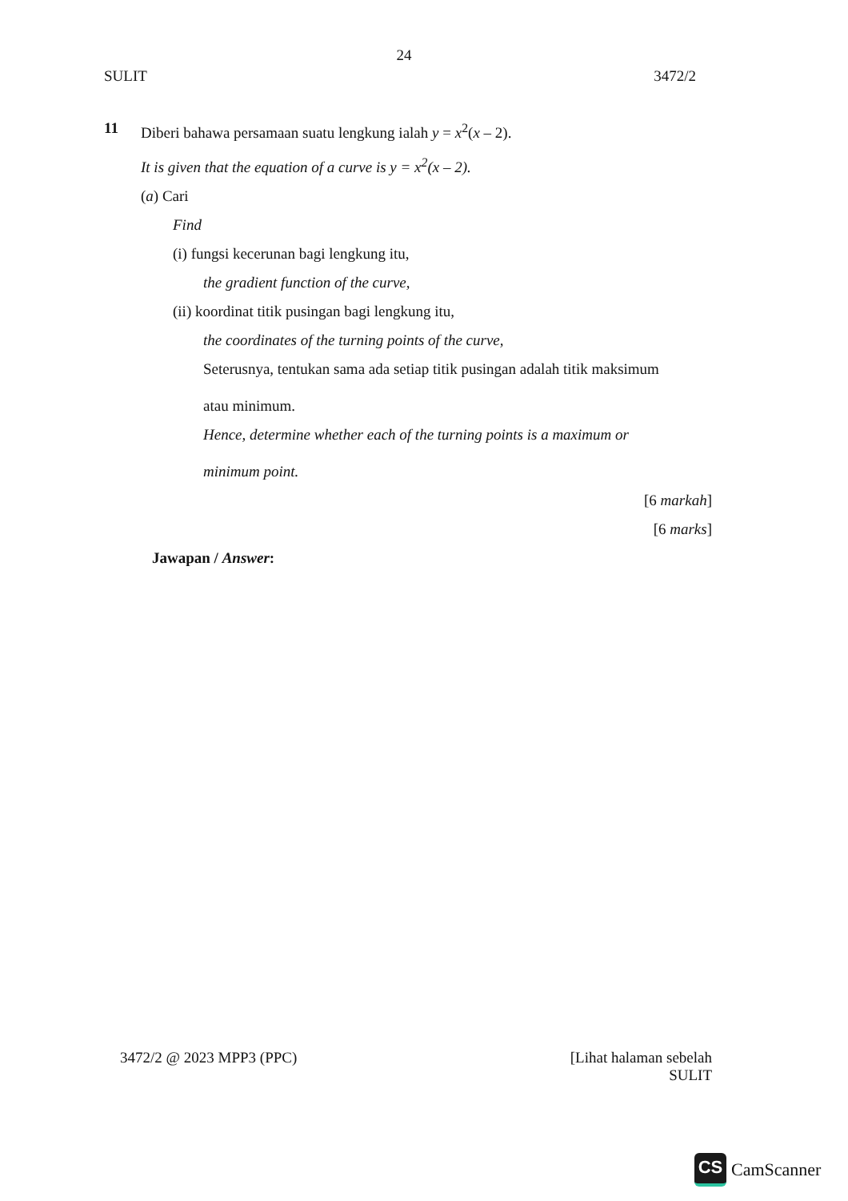24
SULIT 3472/2
11 Diberi bahawa persamaan suatu lengkung ialah y = x<sup>2</sup>(x – 2).
It is given that the equation of a curve is y = x<sup>2</sup>(x – 2).
(a) Cari
Find
(i) fungsi kecerunan bagi lengkung itu,
the gradient function of the curve,
(ii) koordinat titik pusingan bagi lengkung itu,
the coordinates of the turning points of the curve,
Seterusnya, tentukan sama ada setiap titik pusingan adalah titik maksimum
atau minimum.
Hence, determine whether each of the turning points is a maximum or
minimum point.
[6 markah]
[6 marks]
Jawapan / Answer:
3472/2 @ 2023 MPP3 (PPC) [Lihat halaman sebelah
SULIT
CS
CamScanner